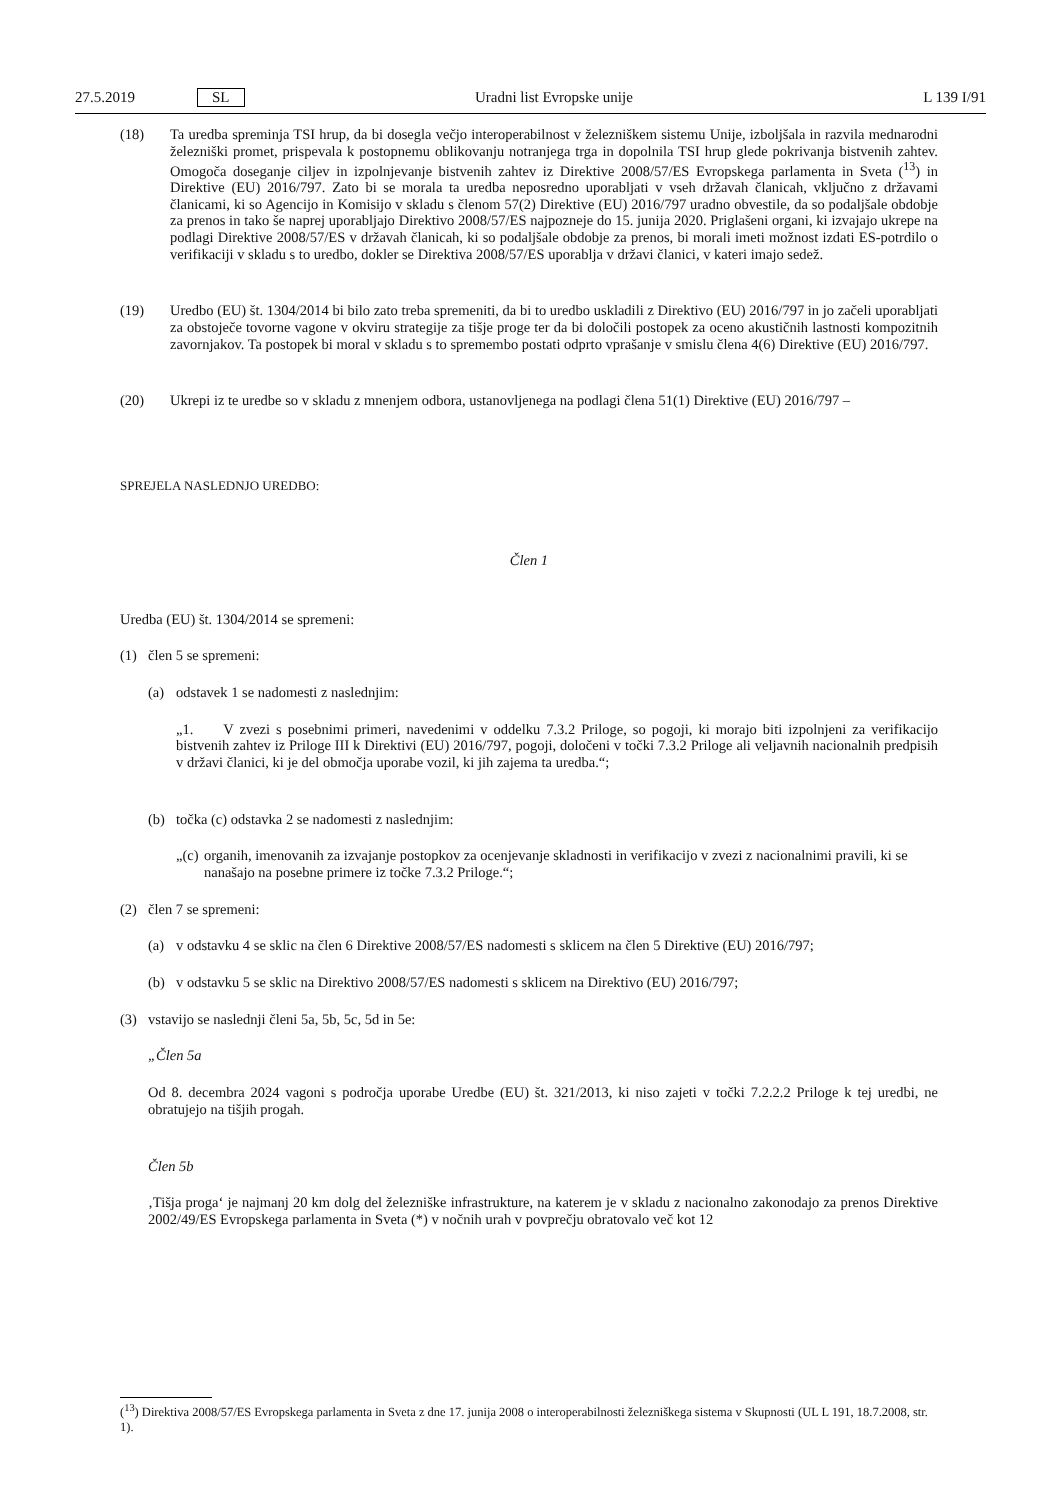27.5.2019 SL Uradni list Evropske unije L 139 I/91
(18) Ta uredba spreminja TSI hrup, da bi dosegla večjo interoperabilnost v železniškem sistemu Unije, izboljšala in razvila mednarodni železniški promet, prispevala k postopnemu oblikovanju notranjega trga in dopolnila TSI hrup glede pokrivanja bistvenih zahtev. Omogoča doseganje ciljev in izpolnjevanje bistvenih zahtev iz Direktive 2008/57/ES Evropskega parlamenta in Sveta (<sup>13</sup>) in Direktive (EU) 2016/797. Zato bi se morala ta uredba neposredno uporabljati v vseh državah članicah, vključno z državami članicami, ki so Agencijo in Komisijo v skladu s členom 57(2) Direktive (EU) 2016/797 uradno obvestile, da so podaljšale obdobje za prenos in tako še naprej uporabljajo Direktivo 2008/57/ES najpozneje do 15. junija 2020. Priglašeni organi, ki izvajajo ukrepe na podlagi Direktive 2008/57/ES v državah članicah, ki so podaljšale obdobje za prenos, bi morali imeti možnost izdati ES-potrdilo o verifikaciji v skladu s to uredbo, dokler se Direktiva 2008/57/ES uporablja v državi članici, v kateri imajo sedež.
(19) Uredbo (EU) št. 1304/2014 bi bilo zato treba spremeniti, da bi to uredbo uskladili z Direktivo (EU) 2016/797 in jo začeli uporabljati za obstoječe tovorne vagone v okviru strategije za tišje proge ter da bi določili postopek za oceno akustičnih lastnosti kompozitnih zavornjakov. Ta postopek bi moral v skladu s to spremembo postati odprto vprašanje v smislu člena 4(6) Direktive (EU) 2016/797.
(20) Ukrepi iz te uredbe so v skladu z mnenjem odbora, ustanovljenega na podlagi člena 51(1) Direktive (EU) 2016/797 –
SPREJELA NASLEDNJO UREDBO:
Člen 1
Uredba (EU) št. 1304/2014 se spremeni:
(1) člen 5 se spremeni:
(a) odstavek 1 se nadomesti z naslednjim:
„1. V zvezi s posebnimi primeri, navedenimi v oddelku 7.3.2 Priloge, so pogoji, ki morajo biti izpolnjeni za verifikacijo bistvenih zahtev iz Priloge III k Direktivi (EU) 2016/797, pogoji, določeni v točki 7.3.2 Priloge ali veljavnih nacionalnih predpisih v državi članici, ki je del območja uporabe vozil, ki jih zajema ta uredba.“;
(b) točka (c) odstavka 2 se nadomesti z naslednjim:
„(c) organih, imenovanih za izvajanje postopkov za ocenjevanje skladnosti in verifikacijo v zvezi z nacionalnimi pravili, ki se nanašajo na posebne primere iz točke 7.3.2 Priloge.“;
(2) člen 7 se spremeni:
(a) v odstavku 4 se sklic na člen 6 Direktive 2008/57/ES nadomesti s sklicem na člen 5 Direktive (EU) 2016/797;
(b) v odstavku 5 se sklic na Direktivo 2008/57/ES nadomesti s sklicem na Direktivo (EU) 2016/797;
(3) vstavijo se naslednji členi 5a, 5b, 5c, 5d in 5e:
„Člen 5a
Od 8. decembra 2024 vagoni s področja uporabe Uredbe (EU) št. 321/2013, ki niso zajeti v točki 7.2.2.2 Priloge k tej uredbi, ne obratujejo na tišjih progah.
Člen 5b
‚Tišja proga‘ je najmanj 20 km dolg del železniške infrastrukture, na katerem je v skladu z nacionalno zakonodajo za prenos Direktive 2002/49/ES Evropskega parlamenta in Sveta (*) v nočnih urah v povprečju obratovalo več kot 12
(<sup>13</sup>) Direktiva 2008/57/ES Evropskega parlamenta in Sveta z dne 17. junija 2008 o interoperabilnosti železniškega sistema v Skupnosti (UL L 191, 18.7.2008, str. 1).